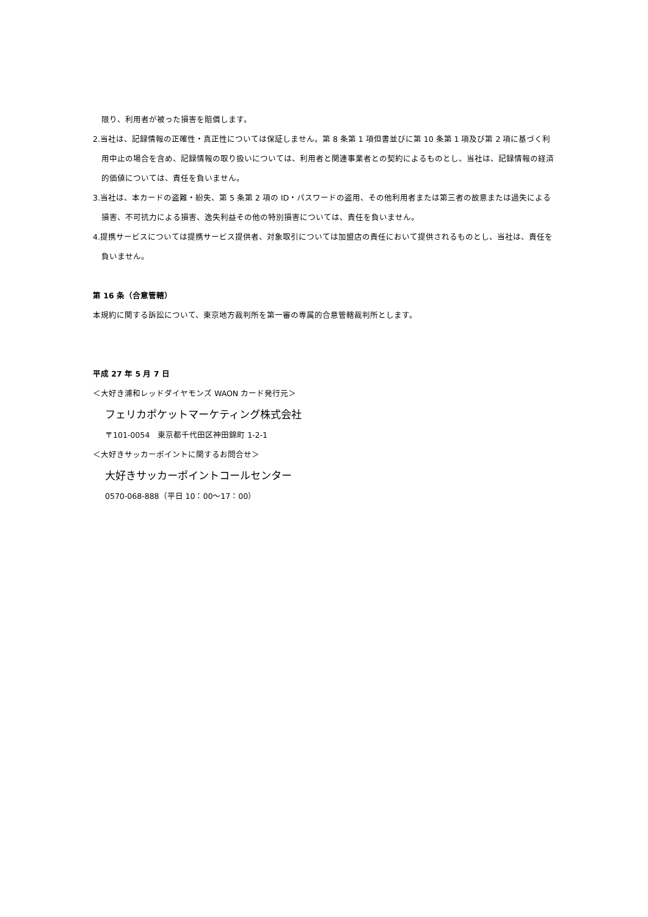限り、利用者が被った損害を賠償します。
2.当社は、記録情報の正確性・真正性については保証しません。第 8 条第 1 項但書並びに第 10 条第 1 項及び第 2 項に基づく利用中止の場合を含め、記録情報の取り扱いについては、利用者と関連事業者との契約によるものとし、当社は、記録情報の経済的価値については、責任を負いません。
3.当社は、本カードの盗難・紛失、第 5 条第 2 項の ID・パスワードの盗用、その他利用者または第三者の故意または過失による損害、不可抗力による損害、逸失利益その他の特別損害については、責任を負いません。
4.提携サービスについては提携サービス提供者、対象取引については加盟店の責任において提供されるものとし、当社は、責任を負いません。
第 16 条（合意管轄）
本規約に関する訴訟について、東京地方裁判所を第一審の専属的合意管轄裁判所とします。
平成 27 年 5 月 7 日
＜大好き浦和レッドダイヤモンズ WAON カード発行元＞
フェリカポケットマーケティング株式会社
〒101-0054　東京都千代田区神田錦町 1-2-1
＜大好きサッカーポイントに関するお問合せ＞
大好きサッカーポイントコールセンター
0570-068-888（平日 10：00～17：00）